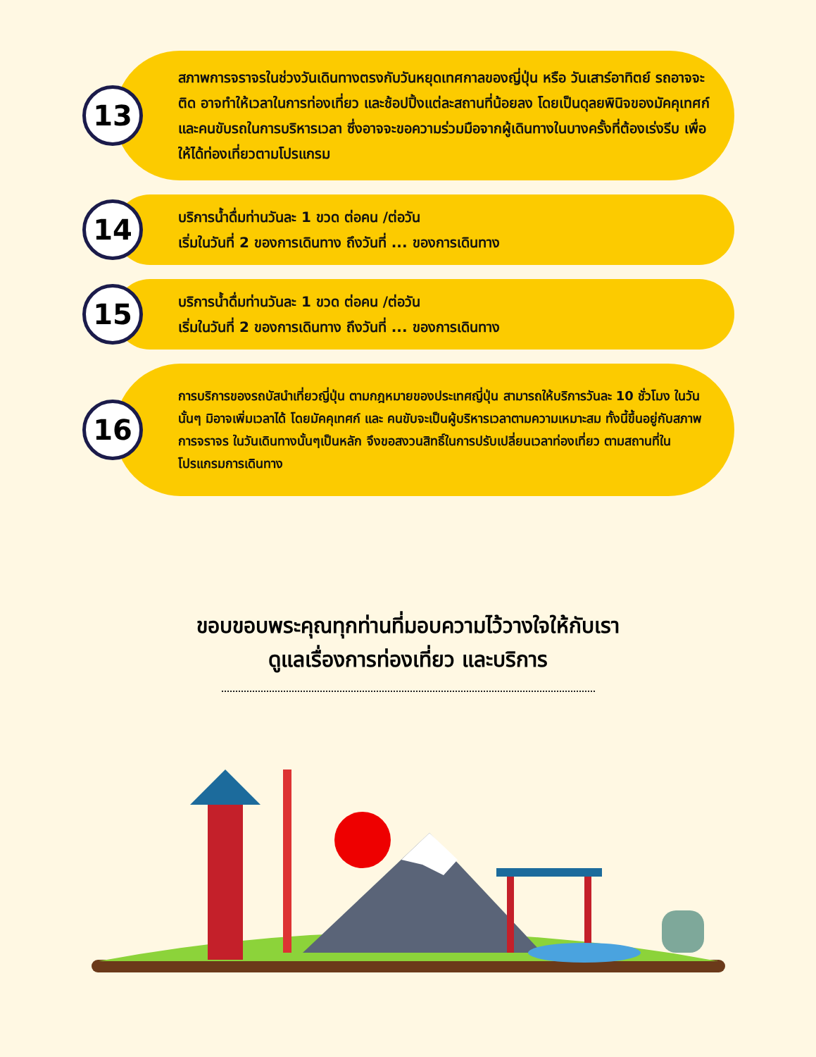13
สภาพการจราจรในช่วงวันเดินทางตรงกับวันหยุดเทศกาลของญี่ปุ่น หรือ วันเสาร์อาทิตย์ รถอาจจะติด อาจทำให้เวลาในการท่องเที่ยว และช้อปปิ้งแต่ละสถานที่น้อยลง โดยเป็นดุลยพินิจของมัคคุเทศก์ และคนขับรถในการบริหารเวลา ซึ่งอาจจะขอความร่วมมือจากผู้เดินทางในบางครั้งที่ต้องเร่งรีบ เพื่อให้ได้ท่องเที่ยวตามโปรแกรม
14
บริการน้ำดื่มท่านวันละ 1 ขวด ต่อคน /ต่อวัน
เริ่มในวันที่ 2 ของการเดินทาง ถึงวันที่ ... ของการเดินทาง
15
บริการน้ำดื่มท่านวันละ 1 ขวด ต่อคน /ต่อวัน
เริ่มในวันที่ 2 ของการเดินทาง ถึงวันที่ ... ของการเดินทาง
16
การบริการของรถบัสนำเที่ยวญี่ปุ่น ตามกฎหมายของประเทศญี่ปุ่น สามารถให้บริการวันละ 10 ชั่วโมง ในวันนั้นๆ มิอาจเพิ่มเวลาได้ โดยมัคคุเทศก์ และ คนขับจะเป็นผู้บริหารเวลาตามความเหมาะสม ทั้งนี้ขึ้นอยู่กับสภาพการจราจร ในวันเดินทางนั้นๆเป็นหลัก จึงขอสงวนสิทธิ์ในการปรับเปลี่ยนเวลาท่องเที่ยว ตามสถานที่ในโปรแกรมการเดินทาง
ขอบขอบพระคุณทุกท่านที่มอบความไว้วางใจให้กับเรา
ดูแลเรื่องการท่องเที่ยว และบริการ